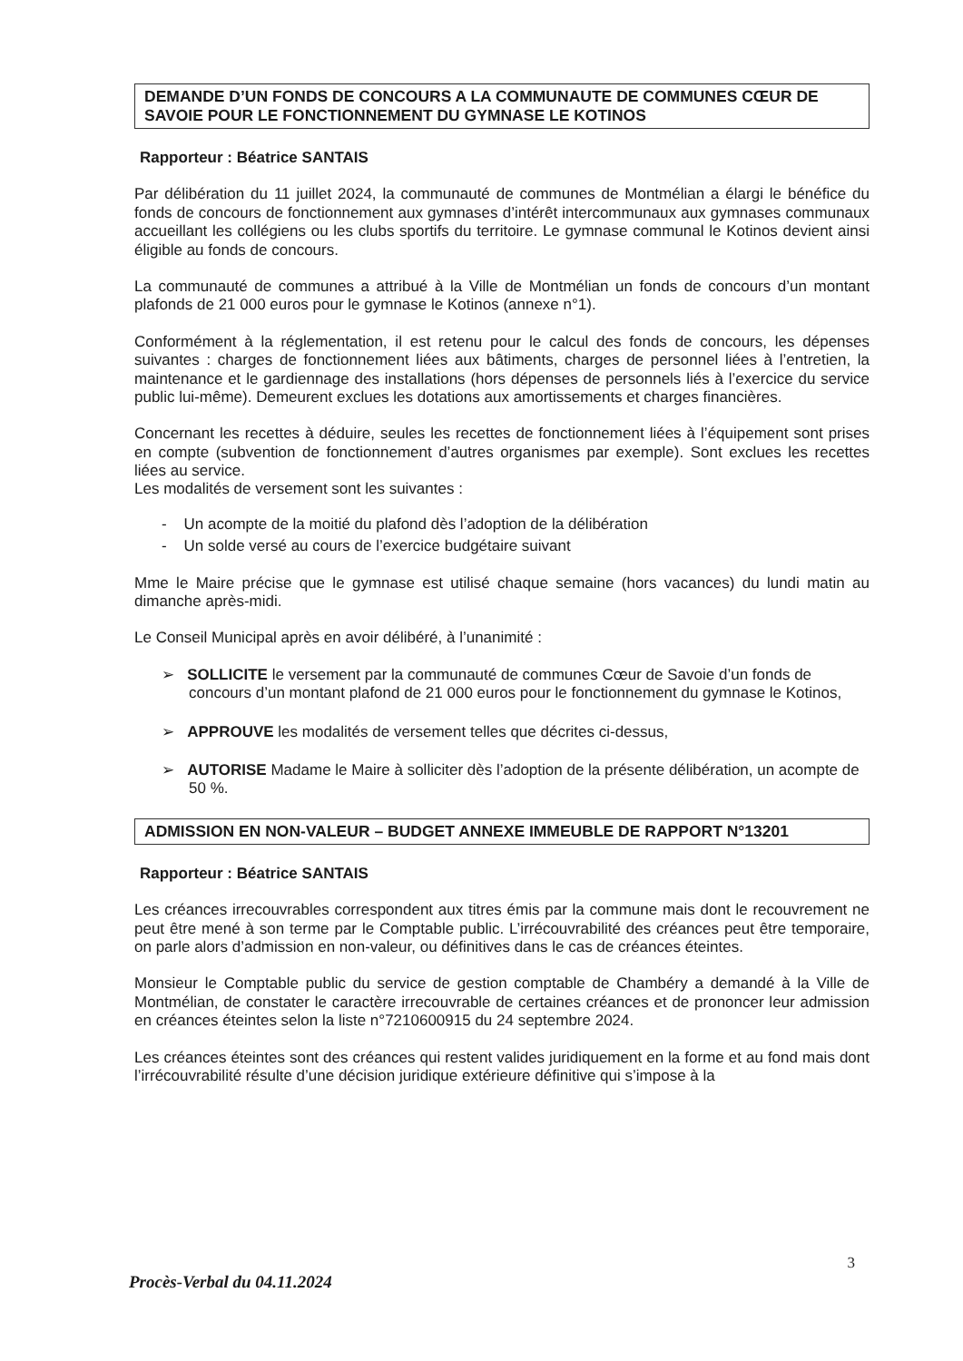DEMANDE D’UN FONDS DE CONCOURS A LA COMMUNAUTE DE COMMUNES CŒUR DE SAVOIE POUR LE FONCTIONNEMENT DU GYMNASE LE KOTINOS
Rapporteur : Béatrice SANTAIS
Par délibération du 11 juillet 2024, la communauté de communes de Montmélian a élargi le bénéfice du fonds de concours de fonctionnement aux gymnases d’intérêt intercommunaux aux gymnases communaux accueillant les collégiens ou les clubs sportifs du territoire. Le gymnase communal le Kotinos devient ainsi éligible au fonds de concours.
La communauté de communes a attribué à la Ville de Montmélian un fonds de concours d’un montant plafonds de 21 000 euros pour le gymnase le Kotinos (annexe n°1).
Conformément à la réglementation, il est retenu pour le calcul des fonds de concours, les dépenses suivantes : charges de fonctionnement liées aux bâtiments, charges de personnel liées à l’entretien, la maintenance et le gardiennage des installations (hors dépenses de personnels liés à l’exercice du service public lui-même). Demeurent exclues les dotations aux amortissements et charges financières.
Concernant les recettes à déduire, seules les recettes de fonctionnement liées à l’équipement sont prises en compte (subvention de fonctionnement d’autres organismes par exemple). Sont exclues les recettes liées au service.
Les modalités de versement sont les suivantes :
- Un acompte de la moitié du plafond dès l’adoption de la délibération
- Un solde versé au cours de l’exercice budgétaire suivant
Mme le Maire précise que le gymnase est utilisé chaque semaine (hors vacances) du lundi matin au dimanche après-midi.
Le Conseil Municipal après en avoir délibéré, à l’unanimité :
➢ SOLLICITE le versement par la communauté de communes Cœur de Savoie d’un fonds de concours d’un montant plafond de 21 000 euros pour le fonctionnement du gymnase le Kotinos,
➢ APPROUVE les modalités de versement telles que décrites ci-dessus,
➢ AUTORISE Madame le Maire à solliciter dès l’adoption de la présente délibération, un acompte de 50 %.
ADMISSION EN NON-VALEUR – BUDGET ANNEXE IMMEUBLE DE RAPPORT N°13201
Rapporteur : Béatrice SANTAIS
Les créances irrecouvrables correspondent aux titres émis par la commune mais dont le recouvrement ne peut être mené à son terme par le Comptable public. L’irrécouvrabilité des créances peut être temporaire, on parle alors d’admission en non-valeur, ou définitives dans le cas de créances éteintes.
Monsieur le Comptable public du service de gestion comptable de Chambéry a demandé à la Ville de Montmélian, de constater le caractère irrecouvrable de certaines créances et de prononcer leur admission en créances éteintes selon la liste n°7210600915 du 24 septembre 2024.
Les créances éteintes sont des créances qui restent valides juridiquement en la forme et au fond mais dont l’irrécouvrabilité résulte d’une décision juridique extérieure définitive qui s’impose à la
3
Procès-Verbal du 04.11.2024